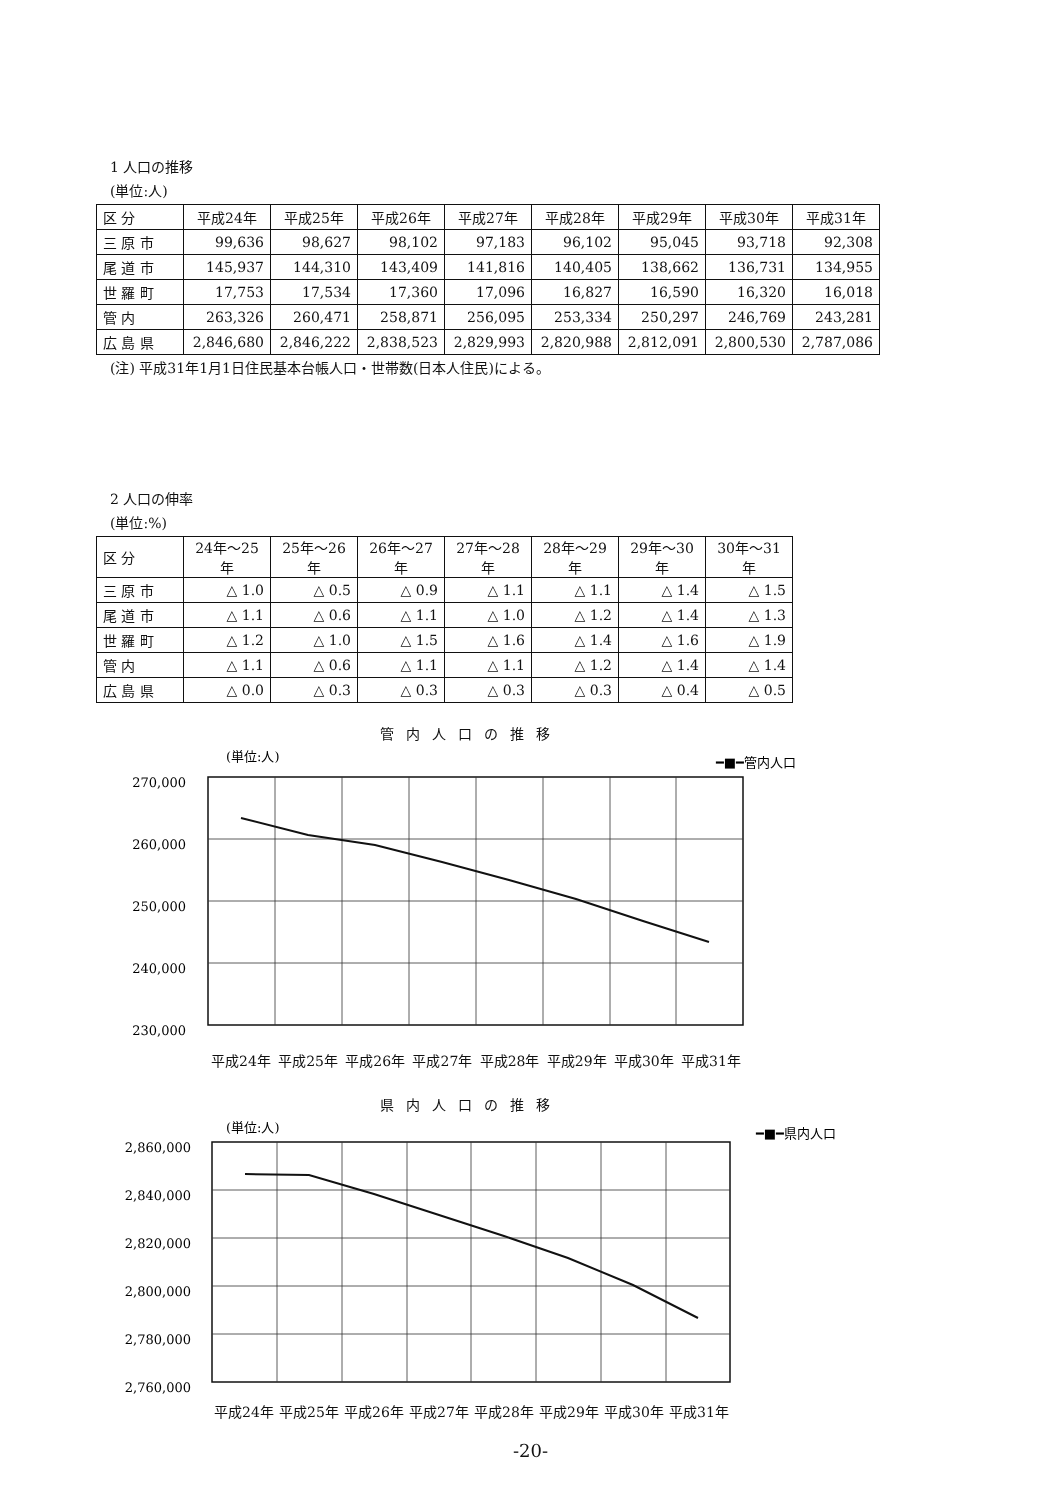1 人口の推移
(単位:人)
| 区 分 | 平成24年 | 平成25年 | 平成26年 | 平成27年 | 平成28年 | 平成29年 | 平成30年 | 平成31年 |
| --- | --- | --- | --- | --- | --- | --- | --- | --- |
| 三 原 市 | 99,636 | 98,627 | 98,102 | 97,183 | 96,102 | 95,045 | 93,718 | 92,308 |
| 尾 道 市 | 145,937 | 144,310 | 143,409 | 141,816 | 140,405 | 138,662 | 136,731 | 134,955 |
| 世 羅 町 | 17,753 | 17,534 | 17,360 | 17,096 | 16,827 | 16,590 | 16,320 | 16,018 |
| 管 内 | 263,326 | 260,471 | 258,871 | 256,095 | 253,334 | 250,297 | 246,769 | 243,281 |
| 広 島 県 | 2,846,680 | 2,846,222 | 2,838,523 | 2,829,993 | 2,820,988 | 2,812,091 | 2,800,530 | 2,787,086 |
(注) 平成31年1月1日住民基本台帳人口・世帯数(日本人住民)による。
2 人口の伸率
(単位:%)
| 区 分 | 24年～25年 | 25年～26年 | 26年～27年 | 27年～28年 | 28年～29年 | 29年～30年 | 30年～31年 |
| --- | --- | --- | --- | --- | --- | --- | --- |
| 三 原 市 | △ 1.0 | △ 0.5 | △ 0.9 | △ 1.1 | △ 1.1 | △ 1.4 | △ 1.5 |
| 尾 道 市 | △ 1.1 | △ 0.6 | △ 1.1 | △ 1.0 | △ 1.2 | △ 1.4 | △ 1.3 |
| 世 羅 町 | △ 1.2 | △ 1.0 | △ 1.5 | △ 1.6 | △ 1.4 | △ 1.6 | △ 1.9 |
| 管 内 | △ 1.1 | △ 0.6 | △ 1.1 | △ 1.1 | △ 1.2 | △ 1.4 | △ 1.4 |
| 広 島 県 | △ 0.0 | △ 0.3 | △ 0.3 | △ 0.3 | △ 0.3 | △ 0.4 | △ 0.5 |
管内人口の推移
(単位:人)
━■━管内人口
270,000
260,000
250,000
240,000
230,000
平成24年 平成25年 平成26年 平成27年 平成28年 平成29年 平成30年 平成31年
県内人口の推移
(単位:人)
━■━県内人口
2,860,000
2,840,000
2,820,000
2,800,000
2,780,000
2,760,000
平成24年 平成25年 平成26年 平成27年 平成28年 平成29年 平成30年 平成31年
-20-